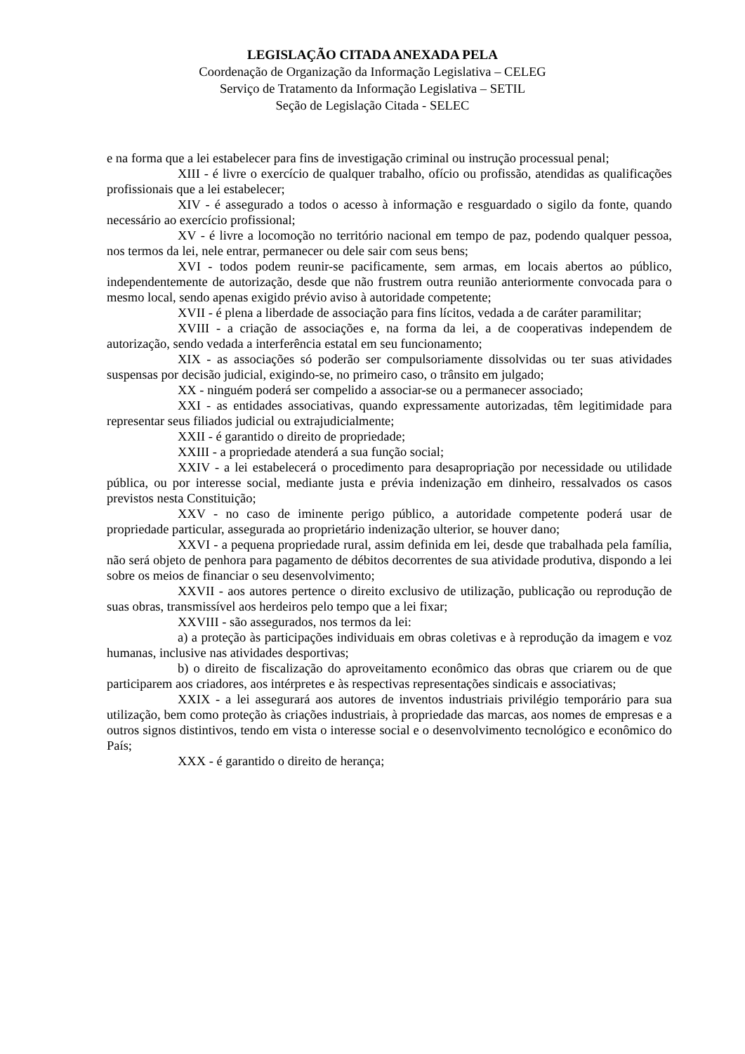LEGISLAÇÃO CITADA ANEXADA PELA
Coordenação de Organização da Informação Legislativa – CELEG
Serviço de Tratamento da Informação Legislativa – SETIL
Seção de Legislação Citada - SELEC
e na forma que a lei estabelecer para fins de investigação criminal ou instrução processual penal;
XIII - é livre o exercício de qualquer trabalho, ofício ou profissão, atendidas as qualificações profissionais que a lei estabelecer;
XIV - é assegurado a todos o acesso à informação e resguardado o sigilo da fonte, quando necessário ao exercício profissional;
XV - é livre a locomoção no território nacional em tempo de paz, podendo qualquer pessoa, nos termos da lei, nele entrar, permanecer ou dele sair com seus bens;
XVI - todos podem reunir-se pacificamente, sem armas, em locais abertos ao público, independentemente de autorização, desde que não frustrem outra reunião anteriormente convocada para o mesmo local, sendo apenas exigido prévio aviso à autoridade competente;
XVII - é plena a liberdade de associação para fins lícitos, vedada a de caráter paramilitar;
XVIII - a criação de associações e, na forma da lei, a de cooperativas independem de autorização, sendo vedada a interferência estatal em seu funcionamento;
XIX - as associações só poderão ser compulsoriamente dissolvidas ou ter suas atividades suspensas por decisão judicial, exigindo-se, no primeiro caso, o trânsito em julgado;
XX - ninguém poderá ser compelido a associar-se ou a permanecer associado;
XXI - as entidades associativas, quando expressamente autorizadas, têm legitimidade para representar seus filiados judicial ou extrajudicialmente;
XXII - é garantido o direito de propriedade;
XXIII - a propriedade atenderá a sua função social;
XXIV - a lei estabelecerá o procedimento para desapropriação por necessidade ou utilidade pública, ou por interesse social, mediante justa e prévia indenização em dinheiro, ressalvados os casos previstos nesta Constituição;
XXV - no caso de iminente perigo público, a autoridade competente poderá usar de propriedade particular, assegurada ao proprietário indenização ulterior, se houver dano;
XXVI - a pequena propriedade rural, assim definida em lei, desde que trabalhada pela família, não será objeto de penhora para pagamento de débitos decorrentes de sua atividade produtiva, dispondo a lei sobre os meios de financiar o seu desenvolvimento;
XXVII - aos autores pertence o direito exclusivo de utilização, publicação ou reprodução de suas obras, transmissível aos herdeiros pelo tempo que a lei fixar;
XXVIII - são assegurados, nos termos da lei:
a) a proteção às participações individuais em obras coletivas e à reprodução da imagem e voz humanas, inclusive nas atividades desportivas;
b) o direito de fiscalização do aproveitamento econômico das obras que criarem ou de que participarem aos criadores, aos intérpretes e às respectivas representações sindicais e associativas;
XXIX - a lei assegurará aos autores de inventos industriais privilégio temporário para sua utilização, bem como proteção às criações industriais, à propriedade das marcas, aos nomes de empresas e a outros signos distintivos, tendo em vista o interesse social e o desenvolvimento tecnológico e econômico do País;
XXX - é garantido o direito de herança;